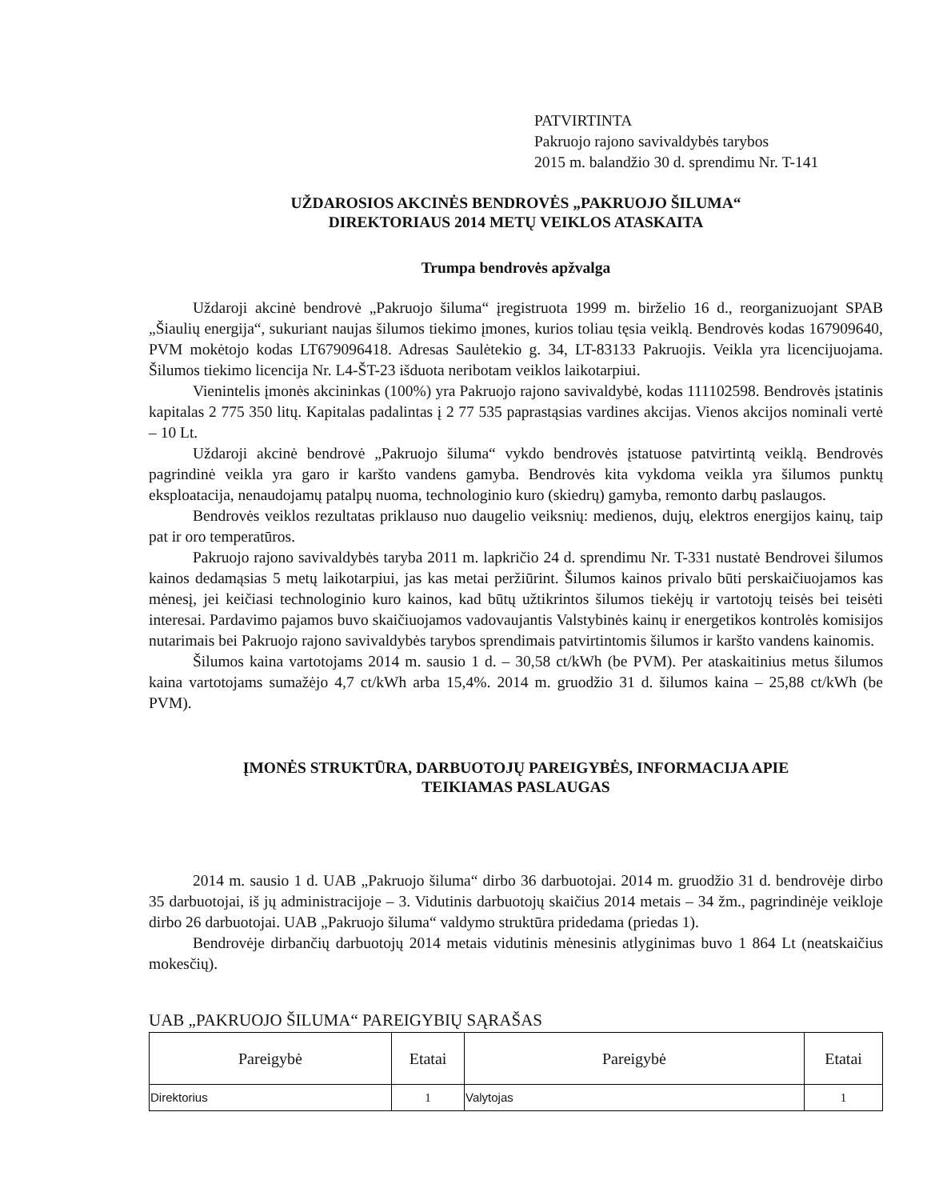PATVIRTINTA
Pakruojo rajono savivaldybės tarybos
2015 m. balandžio 30 d. sprendimu Nr. T-141
UŽDAROSIOS AKCINĖS BENDROVĖS „PAKRUOJO ŠILUMA“
DIREKTORIAUS 2014 METŲ VEIKLOS ATASKAITA
Trumpa bendrovės apžvalga
Uždaroji akcinė bendrovė „Pakruojo šiluma“ įregistruota 1999 m. birželio 16 d., reorganizuojant SPAB „Šiaulių energija“, sukuriant naujas šilumos tiekimo įmones, kurios toliau tęsia veiklą. Bendrovės kodas 167909640, PVM mokėtojo kodas LT679096418. Adresas Saulėtekio g. 34, LT-83133 Pakruojis. Veikla yra licencijuojama. Šilumos tiekimo licencija Nr. L4-ŠT-23 išduota neribotam veiklos laikotarpiui.
Vienintelis įmonės akcininkas (100%) yra Pakruojo rajono savivaldybė, kodas 111102598. Bendrovės įstatinis kapitalas 2 775 350 litų. Kapitalas padalintas į 2 77 535 paprastąsias vardines akcijas. Vienos akcijos nominali vertė – 10 Lt.
Uždaroji akcinė bendrovė „Pakruojo šiluma“ vykdo bendrovės įstatuose patvirtintą veiklą. Bendrovės pagrindinė veikla yra garo ir karšto vandens gamyba. Bendrovės kita vykdoma veikla yra šilumos punktų eksploatacija, nenaudojamų patalpų nuoma, technologinio kuro (skiedrų) gamyba, remonto darbų paslaugos.
Bendrovės veiklos rezultatas priklauso nuo daugelio veiksnių: medienos, dujų, elektros energijos kainų, taip pat ir oro temperatūros.
Pakruojo rajono savivaldybės taryba 2011 m. lapkričio 24 d. sprendimu Nr. T-331 nustatė Bendrovei šilumos kainos dedamąsias 5 metų laikotarpiui, jas kas metai peržiūrint. Šilumos kainos privalo būti perskaičiuojamos kas mėnesį, jei keičiasi technologinio kuro kainos, kad būtų užtikrintos šilumos tiekėjų ir vartotojų teisės bei teisėti interesai. Pardavimo pajamos buvo skaičiuojamos vadovaujantis Valstybinės kainų ir energetikos kontrolės komisijos nutarimais bei Pakruojo rajono savivaldybės tarybos sprendimais patvirtintomis šilumos ir karšto vandens kainomis.
Šilumos kaina vartotojams 2014 m. sausio 1 d. – 30,58 ct/kWh (be PVM). Per ataskaitinius metus šilumos kaina vartotojams sumažėjo 4,7 ct/kWh arba 15,4%. 2014 m. gruodžio 31 d. šilumos kaina – 25,88 ct/kWh (be PVM).
ĮMONĖS STRUKTŪRA, DARBUOTOJŲ PAREIGYBĖS, INFORMACIJA APIE
TEIKIAMAS PASLAUGAS
2014 m. sausio 1 d. UAB „Pakruojo šiluma“ dirbo 36 darbuotojai. 2014 m. gruodžio 31 d. bendrovėje dirbo 35 darbuotojai, iš jų administracijoje – 3. Vidutinis darbuotojų skaičius 2014 metais – 34 žm., pagrindinėje veikloje dirbo 26 darbuotojai. UAB „Pakruojo šiluma“ valdymo struktūra pridedama (priedas 1).
Bendrovėje dirbančių darbuotojų 2014 metais vidutinis mėnesinis atlyginimas buvo 1 864 Lt (neatskaičius mokesčių).
UAB „PAKRUOJO ŠILUMA“ PAREIGYBIŲ SĄRAŠAS
| Pareigybė | Etatai | Pareigybė | Etatai |
| --- | --- | --- | --- |
| Direktorius | 1 | Valytojas | 1 |